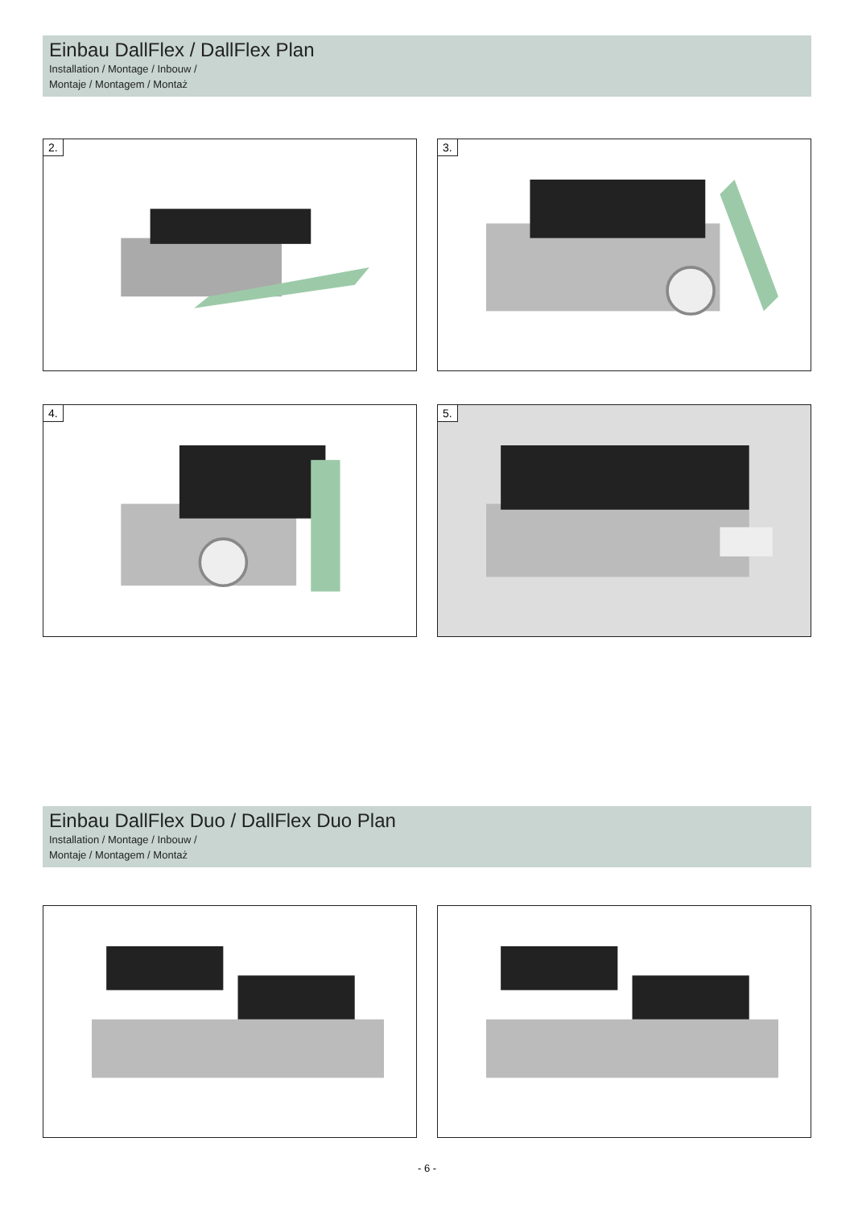Einbau DallFlex / DallFlex Plan
Installation / Montage / Inbouw /
Montaje / Montagem / Montaż
2. 3.
4. 5.
Einbau DallFlex Duo / DallFlex Duo Plan
Installation / Montage / Inbouw /
Montaje / Montagem / Montaż
- 6 -